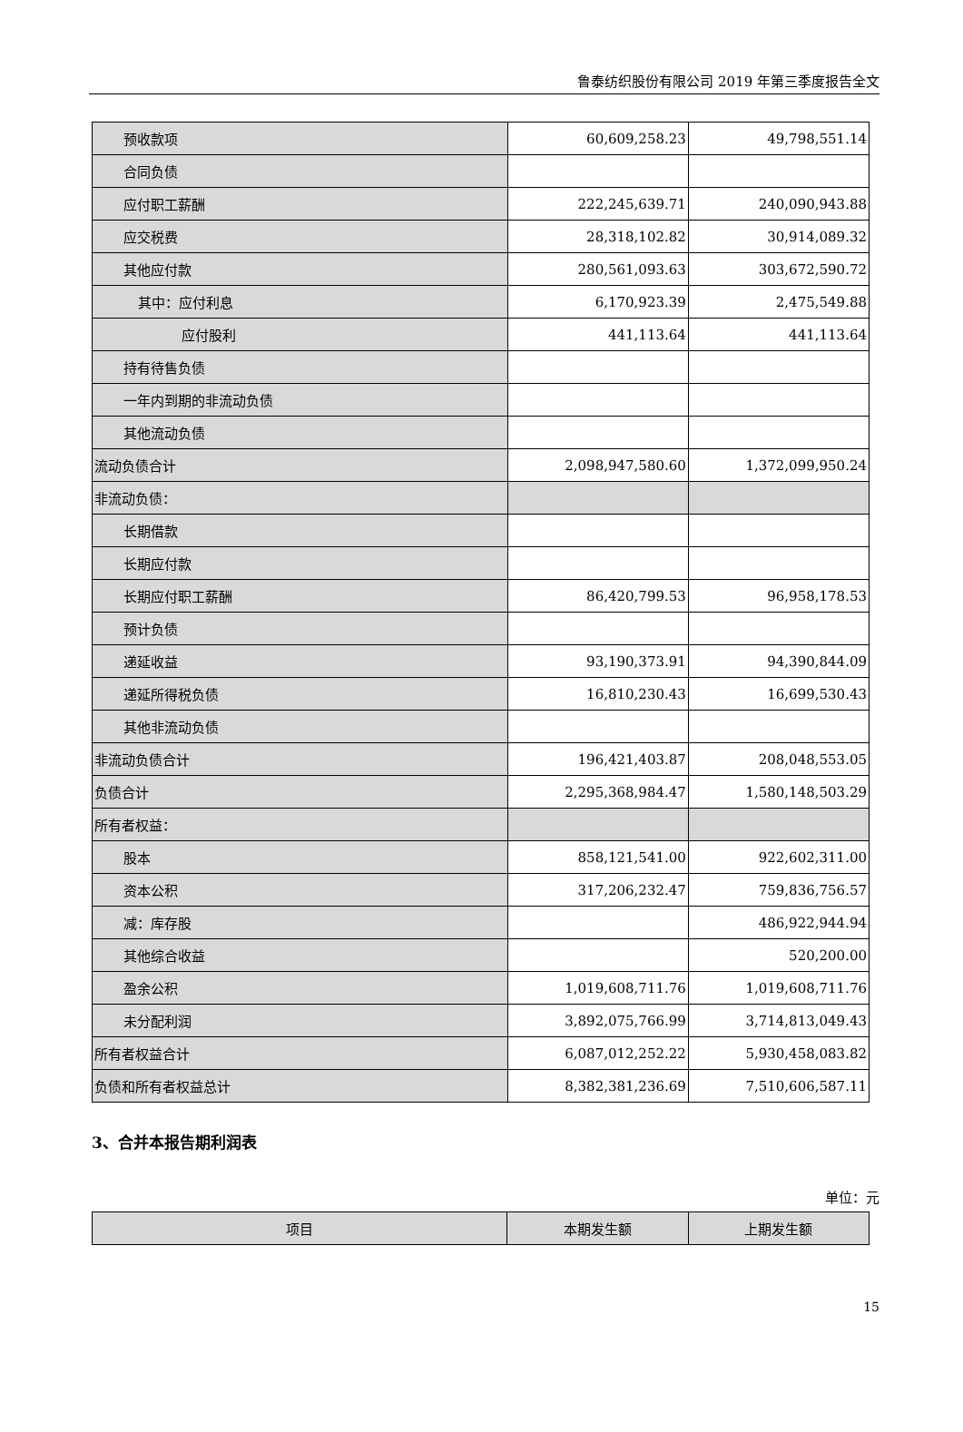鲁泰纺织股份有限公司 2019 年第三季度报告全文
| 预收款项 | 60,609,258.23 | 49,798,551.14 |
| 合同负债 | | |
| 应付职工薪酬 | 222,245,639.71 | 240,090,943.88 |
| 应交税费 | 28,318,102.82 | 30,914,089.32 |
| 其他应付款 | 280,561,093.63 | 303,672,590.72 |
| 其中：应付利息 | 6,170,923.39 | 2,475,549.88 |
| 应付股利 | 441,113.64 | 441,113.64 |
| 持有待售负债 | | |
| 一年内到期的非流动负债 | | |
| 其他流动负债 | | |
| 流动负债合计 | 2,098,947,580.60 | 1,372,099,950.24 |
| 非流动负债： | | |
| 长期借款 | | |
| 长期应付款 | | |
| 长期应付职工薪酬 | 86,420,799.53 | 96,958,178.53 |
| 预计负债 | | |
| 递延收益 | 93,190,373.91 | 94,390,844.09 |
| 递延所得税负债 | 16,810,230.43 | 16,699,530.43 |
| 其他非流动负债 | | |
| 非流动负债合计 | 196,421,403.87 | 208,048,553.05 |
| 负债合计 | 2,295,368,984.47 | 1,580,148,503.29 |
| 所有者权益： | | |
| 股本 | 858,121,541.00 | 922,602,311.00 |
| 资本公积 | 317,206,232.47 | 759,836,756.57 |
| 减：库存股 | | 486,922,944.94 |
| 其他综合收益 | | 520,200.00 |
| 盈余公积 | 1,019,608,711.76 | 1,019,608,711.76 |
| 未分配利润 | 3,892,075,766.99 | 3,714,813,049.43 |
| 所有者权益合计 | 6,087,012,252.22 | 5,930,458,083.82 |
| 负债和所有者权益总计 | 8,382,381,236.69 | 7,510,606,587.11 |
3、合并本报告期利润表
单位：元
| 项目 | 本期发生额 | 上期发生额 |
| --- | --- | --- |
15